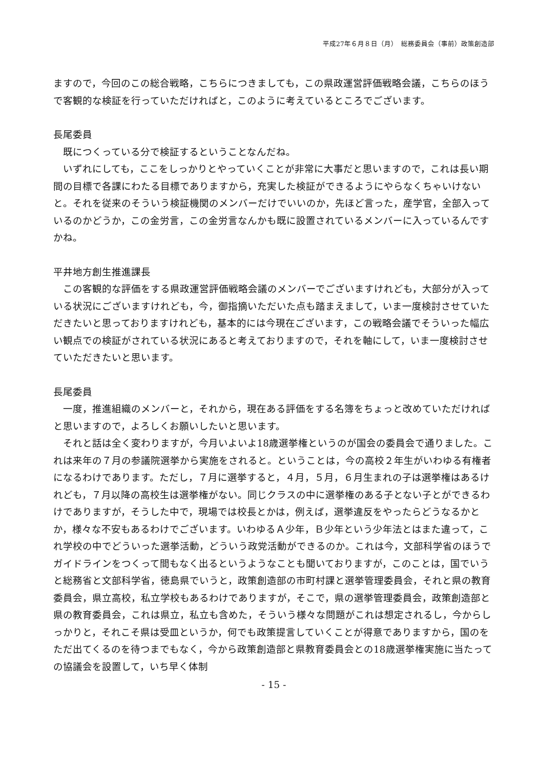平成27年６月８日（月）　総務委員会（事前）政策創造部
ますので，今回のこの総合戦略，こちらにつきましても，この県政運営評価戦略会議，こちらのほうで客観的な検証を行っていただければと，このように考えているところでございます。
長尾委員
既につくっている分で検証するということなんだね。
いずれにしても，ここをしっかりとやっていくことが非常に大事だと思いますので，これは長い期間の目標で各課にわたる目標でありますから，充実した検証ができるようにやらなくちゃいけないと。それを従来のそういう検証機関のメンバーだけでいいのか，先ほど言った，産学官，全部入っているのかどうか，この金労言，この金労言なんかも既に設置されているメンバーに入っているんですかね。
平井地方創生推進課長
この客観的な評価をする県政運営評価戦略会議のメンバーでございますけれども，大部分が入っている状況にございますけれども，今，御指摘いただいた点も踏まえまして，いま一度検討させていただきたいと思っておりますけれども，基本的には今現在ございます，この戦略会議でそういった幅広い観点での検証がされている状況にあると考えておりますので，それを軸にして，いま一度検討させていただきたいと思います。
長尾委員
一度，推進組織のメンバーと，それから，現在ある評価をする名簿をちょっと改めていただければと思いますので，よろしくお願いしたいと思います。
それと話は全く変わりますが，今月いよいよ18歳選挙権というのが国会の委員会で通りました。これは来年の７月の参議院選挙から実施をされると。ということは，今の高校２年生がいわゆる有権者になるわけであります。ただし，７月に選挙すると，４月，５月，６月生まれの子は選挙権はあるけれども，７月以降の高校生は選挙権がない。同じクラスの中に選挙権のある子とない子とができるわけでありますが，そうした中で，現場では校長とかは，例えば，選挙違反をやったらどうなるかとか，様々な不安もあるわけでございます。いわゆるＡ少年，Ｂ少年という少年法とはまた違って，これ学校の中でどういった選挙活動，どういう政党活動ができるのか。これは今，文部科学省のほうでガイドラインをつくって間もなく出るというようなことも聞いておりますが，このことは，国でいうと総務省と文部科学省，徳島県でいうと，政策創造部の市町村課と選挙管理委員会，それと県の教育委員会，県立高校，私立学校もあるわけでありますが，そこで，県の選挙管理委員会，政策創造部と県の教育委員会，これは県立，私立も含めた，そういう様々な問題がこれは想定されるし，今からしっかりと，それこそ県は受皿というか，何でも政策提言していくことが得意でありますから，国のをただ出てくるのを待つまでもなく，今から政策創造部と県教育委員会との18歳選挙権実施に当たっての協議会を設置して，いち早く体制
- 15 -